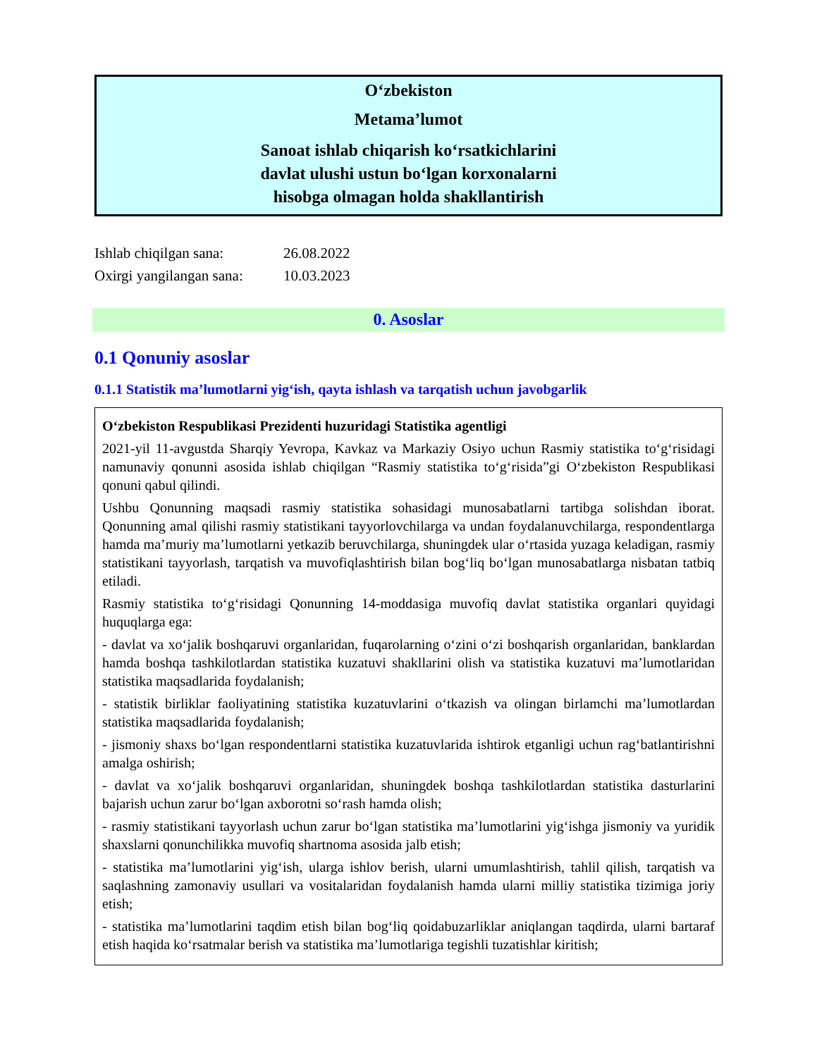O‘zbekiston
Metama’lumot
Sanoat ishlab chiqarish ko‘rsatkichlarini
davlat ulushi ustun bo‘lgan korxonalarni
hisobga olmagan holda shakllantirish
Ishlab chiqilgan sana: 26.08.2022
Oxirgi yangilangan sana: 10.03.2023
0. Asoslar
0.1 Qonuniy asoslar
0.1.1 Statistik ma’lumotlarni yig‘ish, qayta ishlash va tarqatish uchun javobgarlik
O‘zbekiston Respublikasi Prezidenti huzuridagi Statistika agentligi
2021-yil 11-avgustda Sharqiy Yevropa, Kavkaz va Markaziy Osiyo uchun Rasmiy statistika to‘g‘risidagi namunaviy qonunni asosida ishlab chiqilgan “Rasmiy statistika to‘g‘risida”gi O‘zbekiston Respublikasi qonuni qabul qilindi.
Ushbu Qonunning maqsadi rasmiy statistika sohasidagi munosabatlarni tartibga solishdan iborat. Qonunning amal qilishi rasmiy statistikani tayyorlovchilarga va undan foydalanuvchilarga, respondentlarga hamda ma’muriy ma’lumotlarni yetkazib beruvchilarga, shuningdek ular o‘rtasida yuzaga keladigan, rasmiy statistikani tayyorlash, tarqatish va muvofiqlashtirish bilan bog‘liq bo‘lgan munosabatlarga nisbatan tatbiq etiladi.
Rasmiy statistika to‘g‘risidagi Qonunning 14-moddasiga muvofiq davlat statistika organlari quyidagi huquqlarga ega:
- davlat va xo‘jalik boshqaruvi organlaridan, fuqarolarning o‘zini o‘zi boshqarish organlaridan, banklardan hamda boshqa tashkilotlardan statistika kuzatuvi shakllarini olish va statistika kuzatuvi ma’lumotlaridan statistika maqsadlarida foydalanish;
- statistik birliklar faoliyatining statistika kuzatuvlarini o‘tkazish va olingan birlamchi ma’lumotlardan statistika maqsadlarida foydalanish;
- jismoniy shaxs bo‘lgan respondentlarni statistika kuzatuvlarida ishtirok etganligi uchun rag‘batlantirishni amalga oshirish;
- davlat va xo‘jalik boshqaruvi organlaridan, shuningdek boshqa tashkilotlardan statistika dasturlarini bajarish uchun zarur bo‘lgan axborotni so‘rash hamda olish;
- rasmiy statistikani tayyorlash uchun zarur bo‘lgan statistika ma’lumotlarini yig‘ishga jismoniy va yuridik shaxslarni qonunchilikka muvofiq shartnoma asosida jalb etish;
- statistika ma’lumotlarini yig‘ish, ularga ishlov berish, ularni umumlashtirish, tahlil qilish, tarqatish va saqlashning zamonaviy usullari va vositalaridan foydalanish hamda ularni milliy statistika tizimiga joriy etish;
- statistika ma’lumotlarini taqdim etish bilan bog‘liq qoidabuzarliklar aniqlangan taqdirda, ularni bartaraf etish haqida ko‘rsatmalar berish va statistika ma’lumotlariga tegishli tuzatishlar kiritish;